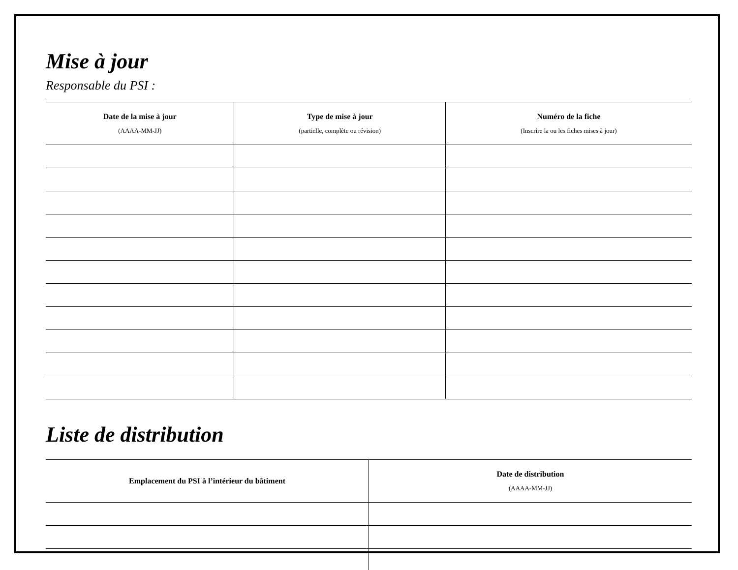Mise à jour
Responsable du PSI :
| Date de la mise à jour (AAAA-MM-JJ) | Type de mise à jour (partielle, complète ou révision) | Numéro de la fiche (Inscrire la ou les fiches mises à jour) |
| --- | --- | --- |
Liste de distribution
| Emplacement du PSI à l’intérieur du bâtiment | Date de distribution (AAAA-MM-JJ) |
| --- | --- |